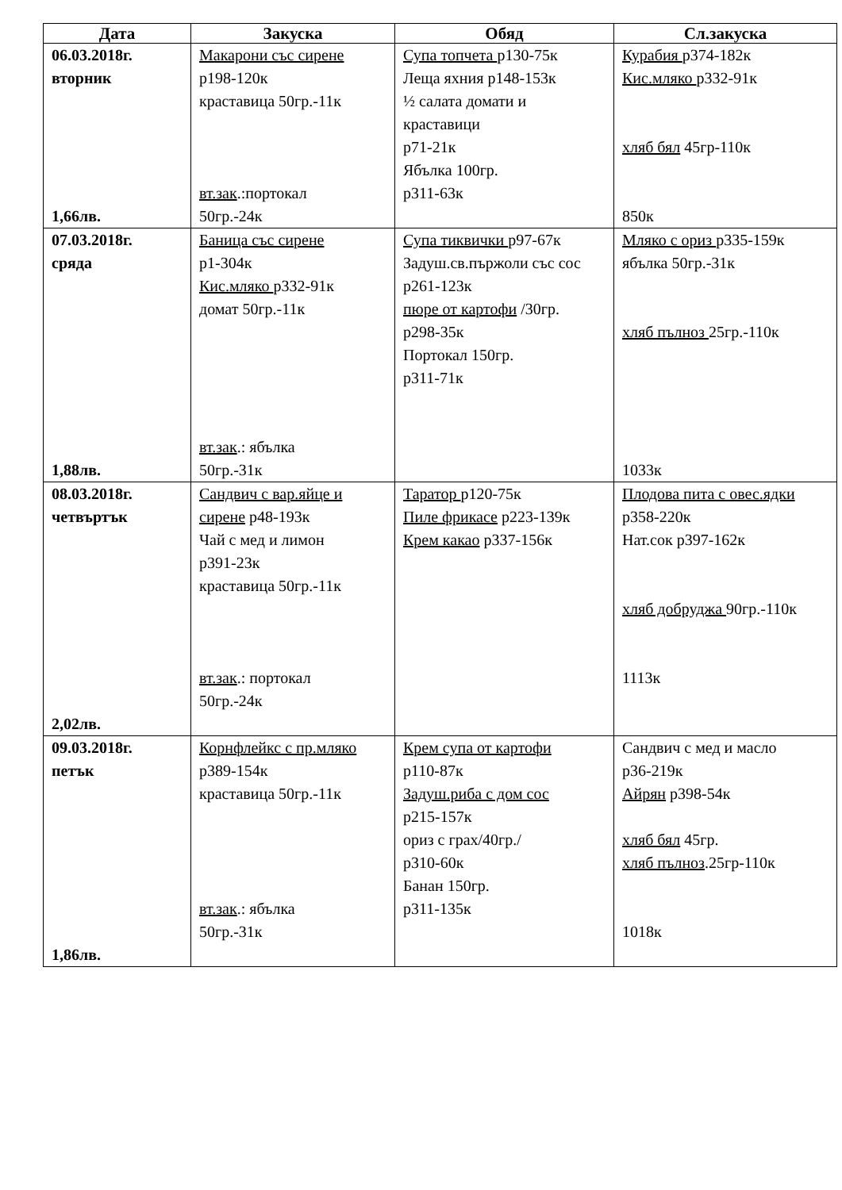| Дата | Закуска | Обяд | Сл.закуска |
| --- | --- | --- | --- |
| 06.03.2018г. вторник 1,66лв. | Макарони със сирене р198-120к краставица 50гр.-11к вт.зак .:портокал 50гр.-24к | Супа топчета р130-75к Леща яхния р148-153к ½ салата домати и краставици р71-21к Ябълка 100гр. р311-63к | Курабия р374-182к Кис.мляко р332-91к хляб бял 45гр-110к 850к |
| 07.03.2018г. сряда 1,88лв. | Баница със сирене р1-304к Кис.мляко р332-91к домат 50гр.-11к вт.зак .: ябълка 50гр.-31к | Супа тиквички р97-67к Задуш.св.пържоли със сос р261-123к пюре от картофи /30гр. р298-35к Портокал 150гр. р311-71к | Мляко с ориз р335-159к ябълка 50гр.-31к хляб пълноз 25гр.-110к 1033к |
| 08.03.2018г. четвъртък 2,02лв. | Сандвич с вар.яйце и сирене р48-193к Чай с мед и лимон р391-23к краставица 50гр.-11к вт.зак .: портокал 50гр.-24к | Таратор р120-75к Пиле фрикасе р223-139к Крем какао р337-156к | Плодова пита с овес.ядки р358-220к Нат.сок р397-162к хляб добруджа 90гр.-110к 1113к |
| 09.03.2018г. петък 1,86лв. | Корнфлейкс с пр.мляко р389-154к краставица 50гр.-11к вт.зак .: ябълка 50гр.-31к | Крем супа от картофи р110-87к Задуш.риба с дом сос р215-157к ориз с грах/40гр./ р310-60к Банан 150гр. р311-135к | Сандвич с мед и масло р36-219к Айрян р398-54к хляб бял 45гр. хляб пълноз .25гр-110к 1018к |